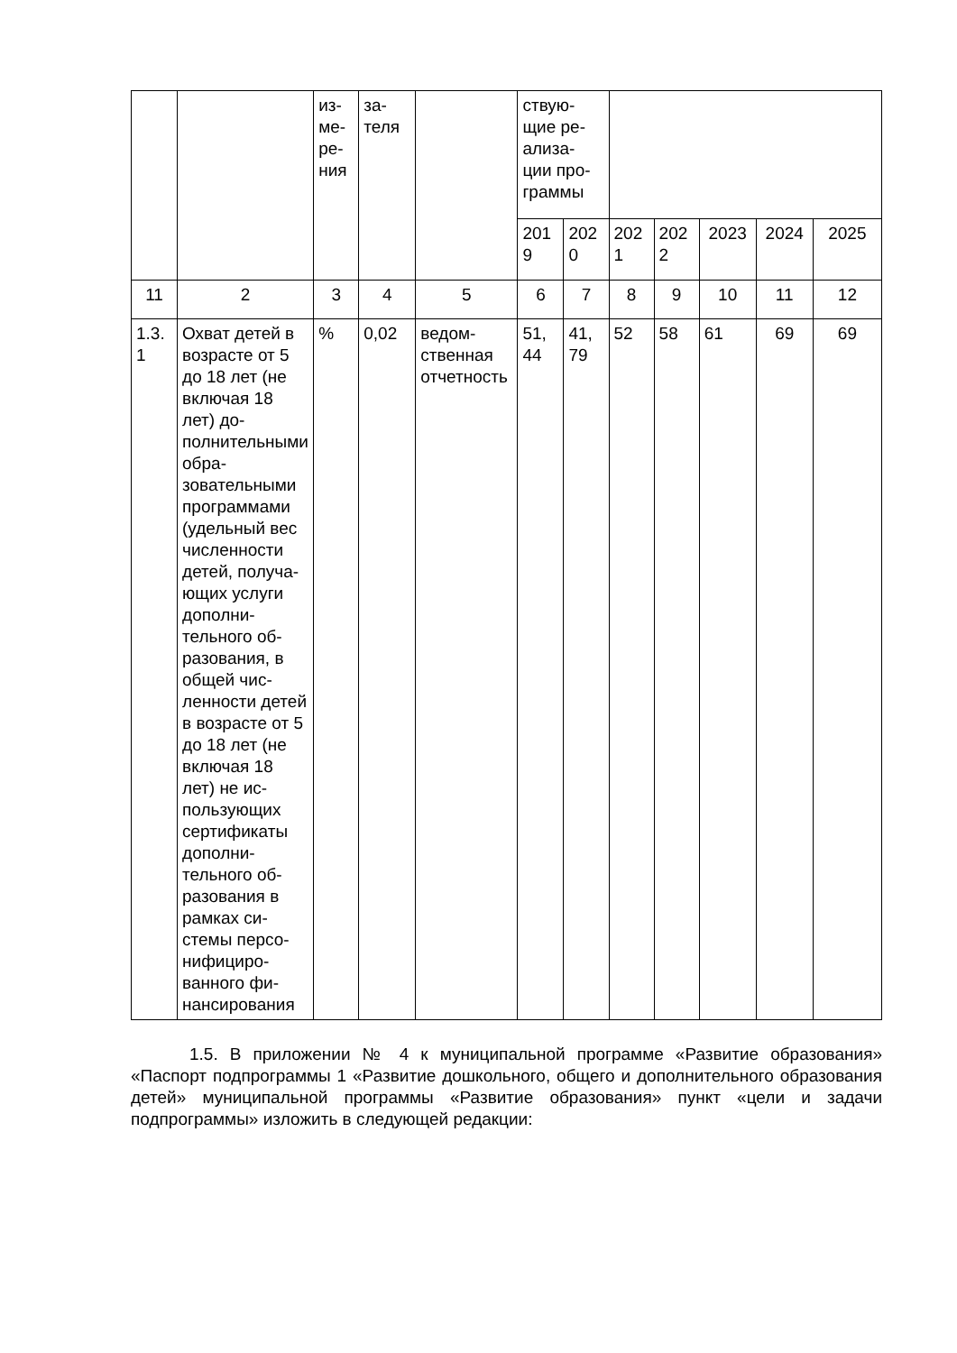| | | из- ме- ре- ния | за- теля | | ствую- щие ре- ализа- ции про- граммы | | | | | | |
| | | | | | 201 9 | 202 0 | 202 1 | 202 2 | 2023 | 2024 | 2025 |
| 11 | 2 | 3 | 4 | 5 | 6 | 7 | 8 | 9 | 10 | 11 | 12 |
| 1.3. 1 | Охват детей в возрасте от 5 до 18 лет (не включая 18 лет) до­полнитель­ными обра­зовательны­ми програм­мами (удель­ный вес чис­ленности де­тей, получа­ющих услуги дополни­тельного об­разования, в общей чис­ленности де­тей в воз­расте от 5 до 18 лет (не включая 18 лет) не ис­пользующих сертификаты дополни­тельного об­разования в рамках си­стемы персо­нифициро­ванного фи­нансирова­ния | % | 0,02 | ведом­ственная отчет­ность | 51, 44 | 41, 79 | 52 | 58 | 61 | 69 | 69 |
1.5. В приложении № 4 к муниципальной программе «Развитие образова­ния» «Паспорт подпрограммы 1 «Развитие дошкольного, общего и дополнитель­ного образования детей» муниципальной программы «Развитие образования» пункт «цели и задачи подпрограммы» изложить в следующей редакции: